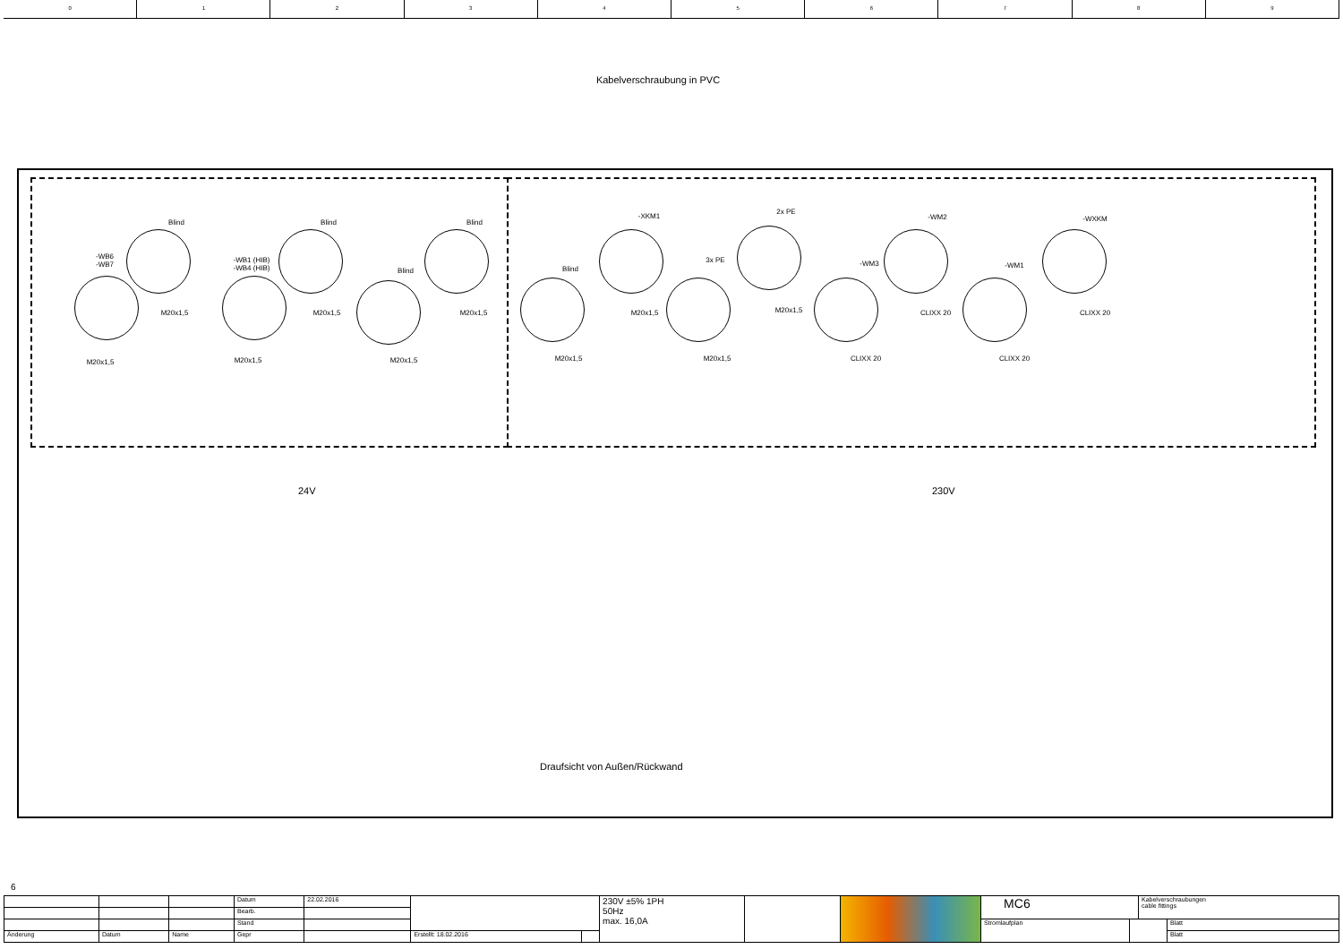0 1 2 3 4 5 6 7 8 9
Kabelverschraubung in PVC
-WB6
-WB7
Blind
-WB1 (HIB)
-WB4 (HIB)
Blind
Blind
Blind
Blind
-XKM1
3x PE
2x PE
-WM3
-WM2
-WM1
-WXKM
M20x1,5
M20x1,5
M20x1,5
M20x1,5
M20x1,5
M20x1,5
M20x1,5
M20x1,5
M20x1,5
M20x1,5
CLIXX 20
CLIXX 20
CLIXX 20
CLIXX 20
24V 230V
Draufsicht von Außen/Rückwand
6
| | | | Datum | 22.02.2016 | | | 230V ±5% 1PH 50Hz max. 16,0A | | | MC6 | | Kabelverschraubungen cable fittings | |
| | | | Bearb. | | | | | | | | | | |
| | | | Stand | | | | | | | Stromlaufplan | | | Blatt |
| Änderung | Datum | Name | Gepr | | Erstellt: 18.02.2016 | | | | | | | | Blatt |